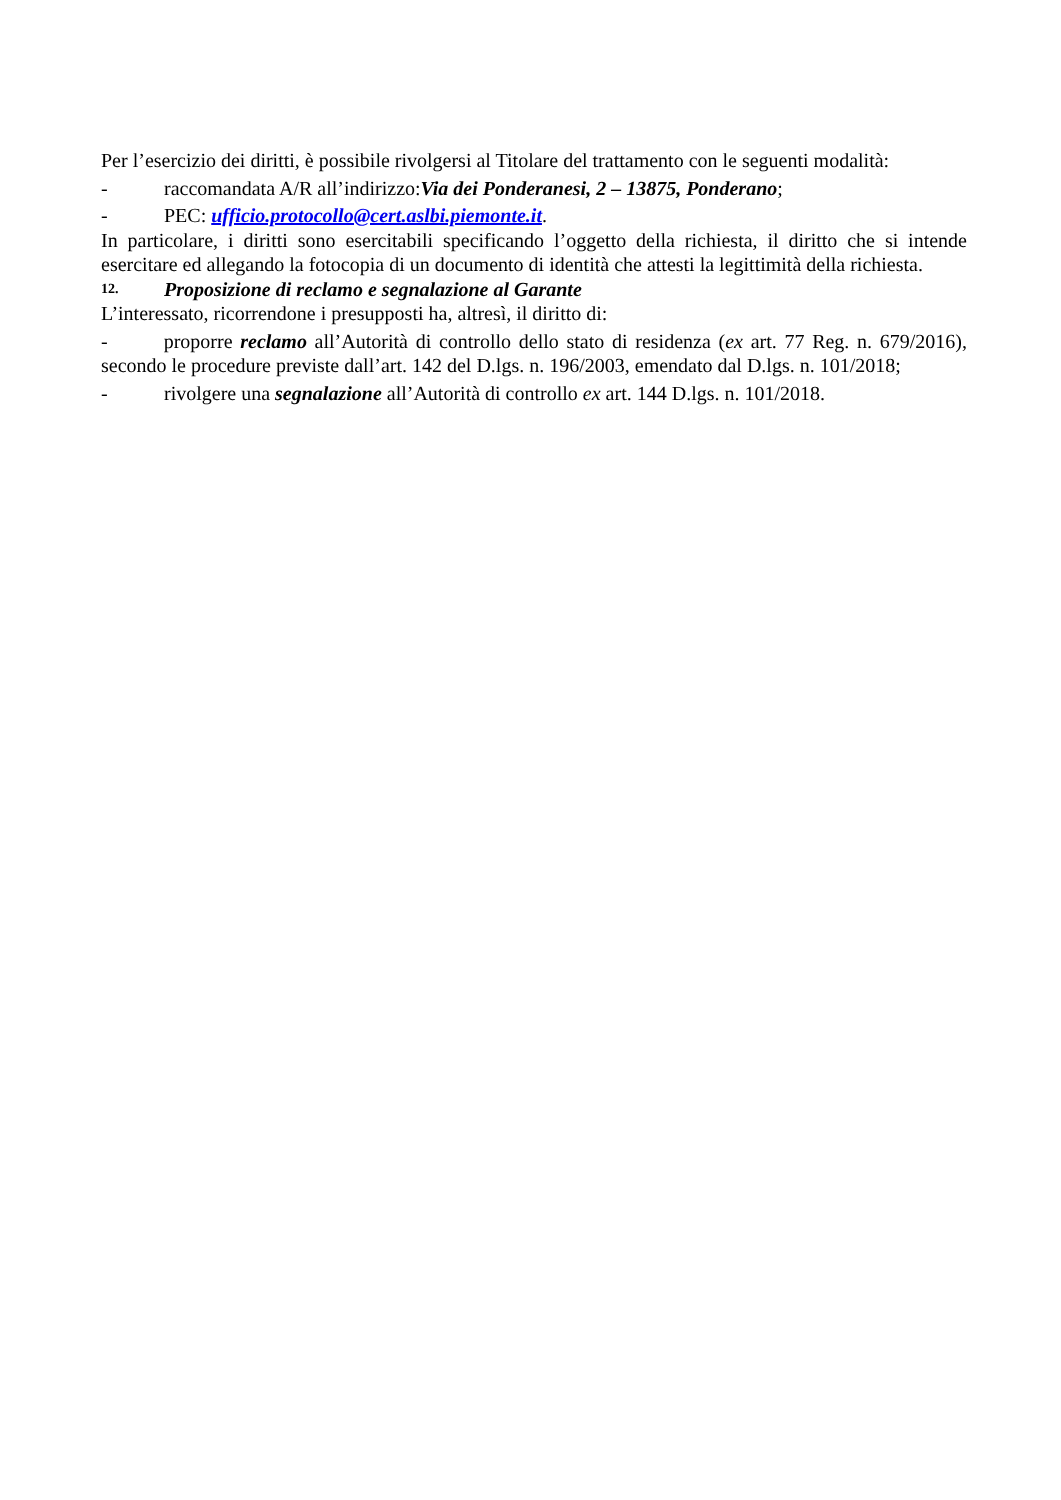Per l’esercizio dei diritti, è possibile rivolgersi al Titolare del trattamento con le seguenti modalità:
- raccomandata A/R all’indirizzo:Via dei Ponderanesi, 2 – 13875, Ponderano;
- PEC: ufficio.protocollo@cert.aslbi.piemonte.it.
In particolare, i diritti sono esercitabili specificando l’oggetto della richiesta, il diritto che si intende esercitare ed allegando la fotocopia di un documento di identità che attesti la legittimità della richiesta.
12. Proposizione di reclamo e segnalazione al Garante
L’interessato, ricorrendone i presupposti ha, altresì, il diritto di:
- proporre reclamo all’Autorità di controllo dello stato di residenza (ex art. 77 Reg. n. 679/2016), secondo le procedure previste dall’art. 142 del D.lgs. n. 196/2003, emendato dal D.lgs. n. 101/2018;
- rivolgere una segnalazione all’Autorità di controllo ex art. 144 D.lgs. n. 101/2018.